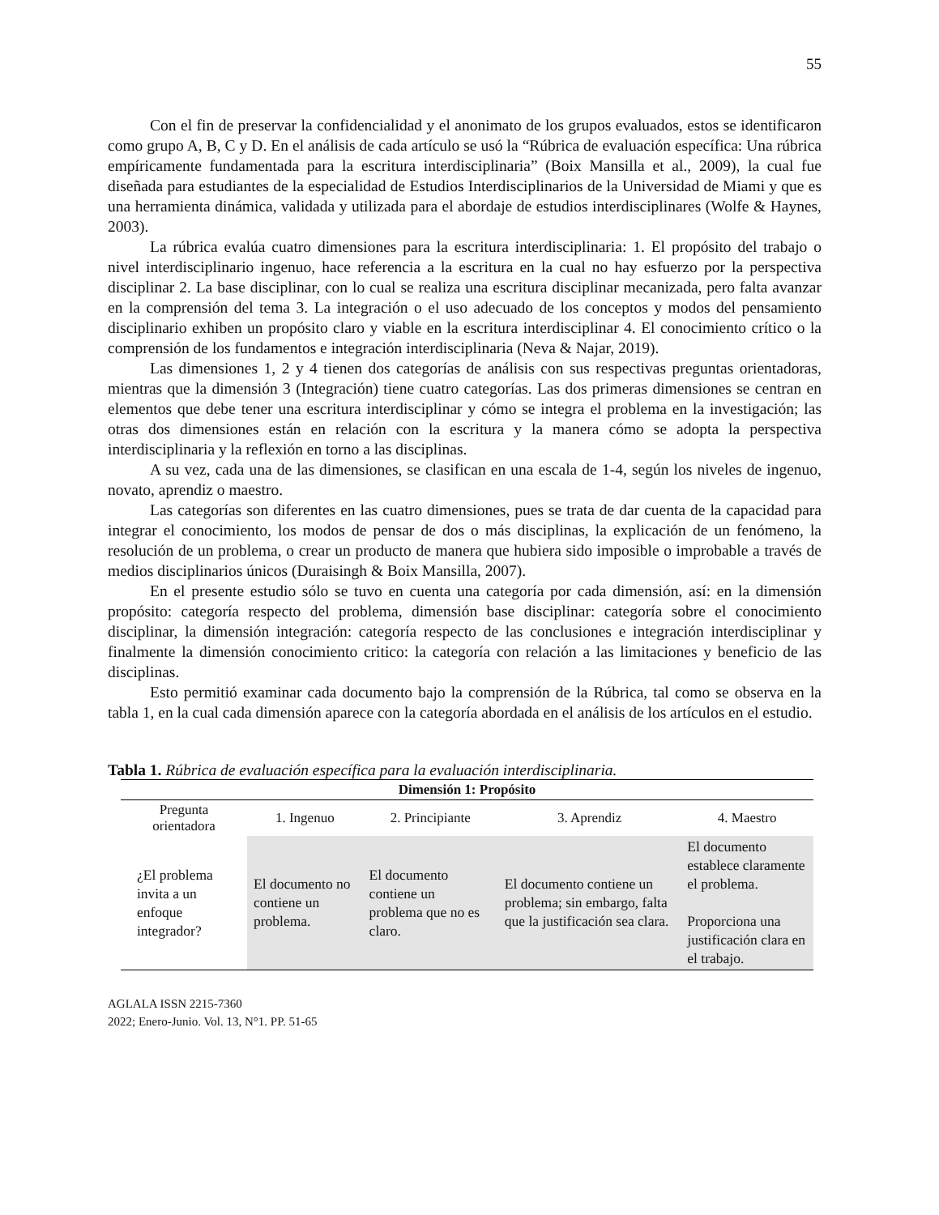55
Con el fin de preservar la confidencialidad y el anonimato de los grupos evaluados, estos se identificaron como grupo A, B, C y D. En el análisis de cada artículo se usó la “Rúbrica de evaluación específica: Una rúbrica empíricamente fundamentada para la escritura interdisciplinaria” (Boix Mansilla et al., 2009), la cual fue diseñada para estudiantes de la especialidad de Estudios Interdisciplinarios de la Universidad de Miami y que es una herramienta dinámica, validada y utilizada para el abordaje de estudios interdisciplinares (Wolfe & Haynes, 2003).
La rúbrica evalúa cuatro dimensiones para la escritura interdisciplinaria: 1. El propósito del trabajo o nivel interdisciplinario ingenuo, hace referencia a la escritura en la cual no hay esfuerzo por la perspectiva disciplinar 2. La base disciplinar, con lo cual se realiza una escritura disciplinar mecanizada, pero falta avanzar en la comprensión del tema 3. La integración o el uso adecuado de los conceptos y modos del pensamiento disciplinario exhiben un propósito claro y viable en la escritura interdisciplinar 4. El conocimiento crítico o la comprensión de los fundamentos e integración interdisciplinaria (Neva & Najar, 2019).
Las dimensiones 1, 2 y 4 tienen dos categorías de análisis con sus respectivas preguntas orientadoras, mientras que la dimensión 3 (Integración) tiene cuatro categorías. Las dos primeras dimensiones se centran en elementos que debe tener una escritura interdisciplinar y cómo se integra el problema en la investigación; las otras dos dimensiones están en relación con la escritura y la manera cómo se adopta la perspectiva interdisciplinaria y la reflexión en torno a las disciplinas.
A su vez, cada una de las dimensiones, se clasifican en una escala de 1-4, según los niveles de ingenuo, novato, aprendiz o maestro.
Las categorías son diferentes en las cuatro dimensiones, pues se trata de dar cuenta de la capacidad para integrar el conocimiento, los modos de pensar de dos o más disciplinas, la explicación de un fenómeno, la resolución de un problema, o crear un producto de manera que hubiera sido imposible o improbable a través de medios disciplinarios únicos (Duraisingh & Boix Mansilla, 2007).
En el presente estudio sólo se tuvo en cuenta una categoría por cada dimensión, así: en la dimensión propósito: categoría respecto del problema, dimensión base disciplinar: categoría sobre el conocimiento disciplinar, la dimensión integración: categoría respecto de las conclusiones e integración interdisciplinar y finalmente la dimensión conocimiento critico: la categoría con relación a las limitaciones y beneficio de las disciplinas.
Esto permitió examinar cada documento bajo la comprensión de la Rúbrica, tal como se observa en la tabla 1, en la cual cada dimensión aparece con la categoría abordada en el análisis de los artículos en el estudio.
Tabla 1. Rúbrica de evaluación específica para la evaluación interdisciplinaria.
| Dimensión 1: Propósito | | | | |
| --- | --- | --- | --- | --- |
| Pregunta orientadora | 1. Ingenuo | 2. Principiante | 3. Aprendiz | 4. Maestro |
| ¿El problema invita a un enfoque integrador? | El documento no contiene un problema. | El documento contiene un problema que no es claro. | El documento contiene un problema; sin embargo, falta que la justificación sea clara. | El documento establece claramente el problema. Proporciona una justificación clara en el trabajo. |
AGLALA ISSN 2215-7360
2022; Enero-Junio. Vol. 13, N°1. PP. 51-65